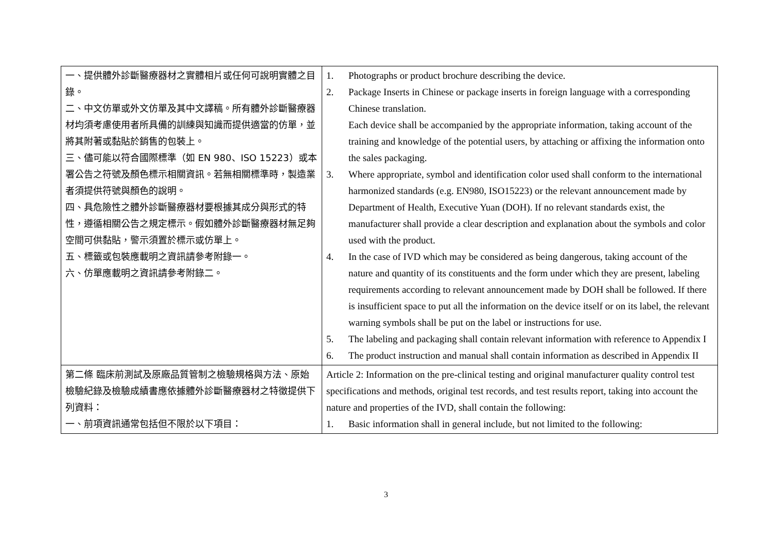| 一、提供體外診斷醫療器材之實體相片或任何可說明實體之目錄。 二、中文仿單或外文仿單及其中文譯稿。所有體外診斷醫療器材均須考慮使用者所具備的訓練與知識而提供適當的仿單，並將其附著或黏貼於銷售的包裝上。 三、儘可能以符合國際標準（如 EN 980、ISO 15223）或本署公告之符號及顏色標示相關資訊。若無相關標準時，製造業者須提供符號與顏色的說明。 四、具危險性之體外診斷醫療器材要根據其成分與形式的特性，遵循相關公告之規定標示。假如體外診斷醫療器材無足夠空間可供黏貼，警示須置於標示或仿單上。 五、標籤或包裝應載明之資訊請參考附錄一。 六、仿單應載明之資訊請參考附錄二。 | 1. Photographs or product brochure describing the device. 2. Package Inserts in Chinese or package inserts in foreign language with a corresponding Chinese translation. Each device shall be accompanied by the appropriate information, taking account of the training and knowledge of the potential users, by attaching or affixing the information onto the sales packaging. 3. Where appropriate, symbol and identification color used shall conform to the international harmonized standards (e.g. EN980, ISO15223) or the relevant announcement made by Department of Health, Executive Yuan (DOH). If no relevant standards exist, the manufacturer shall provide a clear description and explanation about the symbols and color used with the product. 4. In the case of IVD which may be considered as being dangerous, taking account of the nature and quantity of its constituents and the form under which they are present, labeling requirements according to relevant announcement made by DOH shall be followed. If there is insufficient space to put all the information on the device itself or on its label, the relevant warning symbols shall be put on the label or instructions for use. 5. The labeling and packaging shall contain relevant information with reference to Appendix I 6. The product instruction and manual shall contain information as described in Appendix II |
| 第二條 臨床前測試及原廠品質管制之檢驗規格與方法、原始檢驗紀錄及檢驗成績書應依據體外診斷醫療器材之特徵提供下列資料： 一、前項資訊通常包括但不限於以下項目： | Article 2: Information on the pre-clinical testing and original manufacturer quality control test specifications and methods, original test records, and test results report, taking into account the nature and properties of the IVD, shall contain the following: 1. Basic information shall in general include, but not limited to the following: |
3